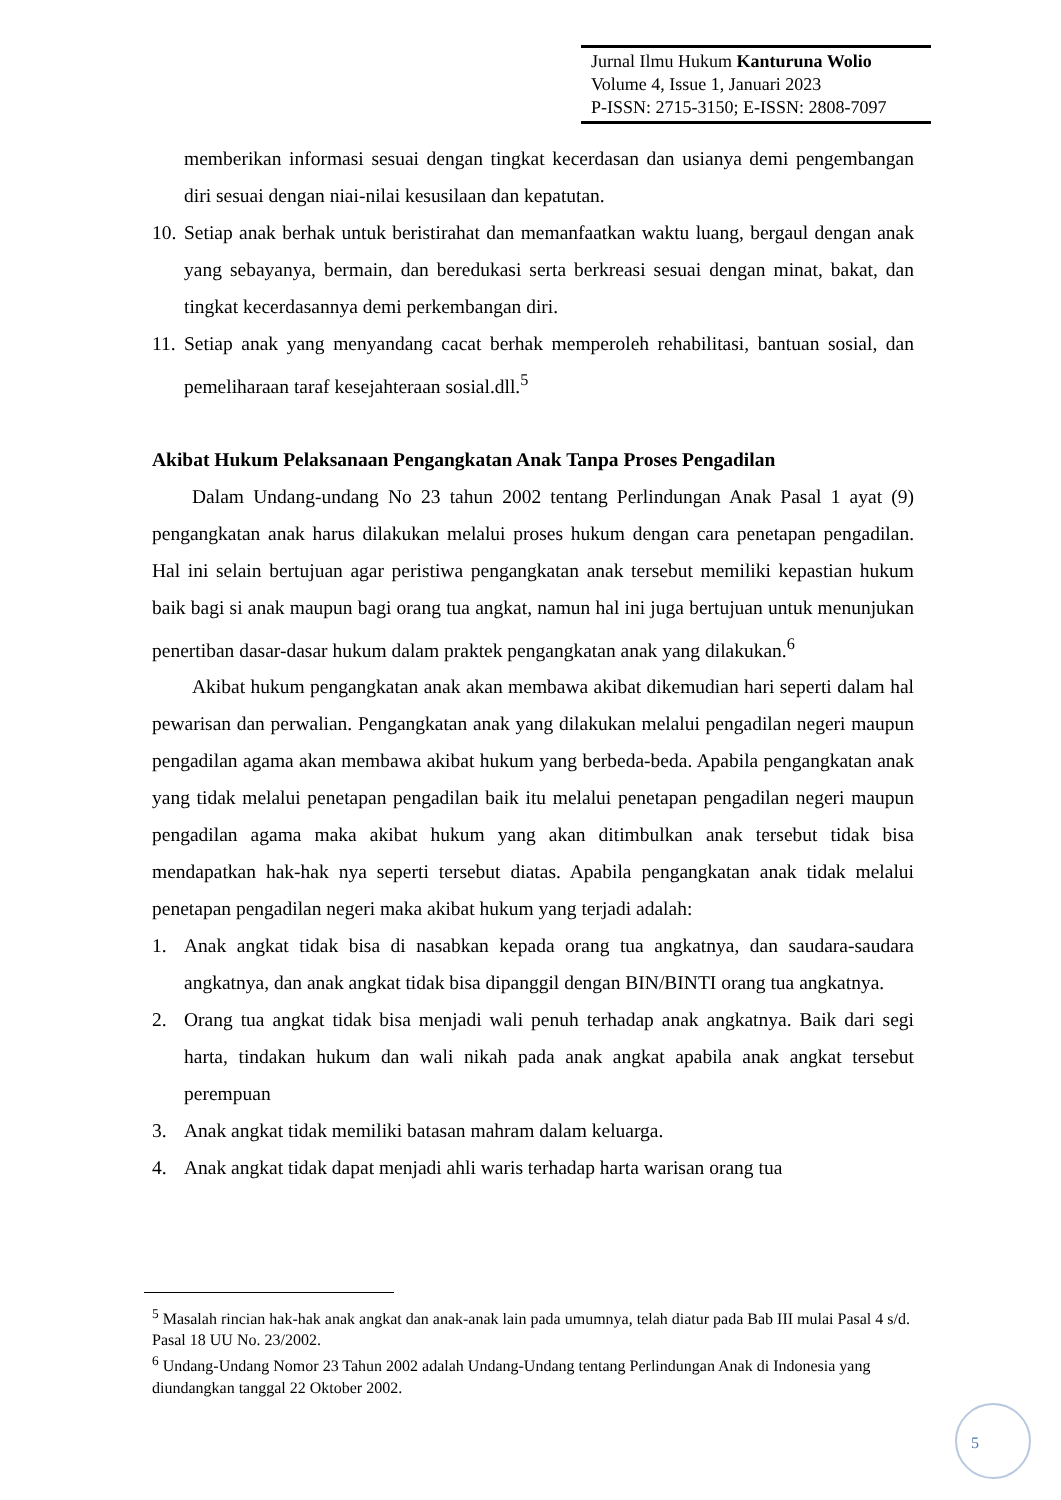Jurnal Ilmu Hukum Kanturuna Wolio
Volume 4, Issue 1, Januari 2023
P-ISSN: 2715-3150; E-ISSN: 2808-7097
memberikan informasi sesuai dengan tingkat kecerdasan dan usianya demi pengembangan diri sesuai dengan niai-nilai kesusilaan dan kepatutan.
10. Setiap anak berhak untuk beristirahat dan memanfaatkan waktu luang, bergaul dengan anak yang sebayanya, bermain, dan beredukasi serta berkreasi sesuai dengan minat, bakat, dan tingkat kecerdasannya demi perkembangan diri.
11. Setiap anak yang menyandang cacat berhak memperoleh rehabilitasi, bantuan sosial, dan pemeliharaan taraf kesejahteraan sosial.dll.<sup>5</sup>
Akibat Hukum Pelaksanaan Pengangkatan Anak Tanpa Proses Pengadilan
Dalam Undang-undang No 23 tahun 2002 tentang Perlindungan Anak Pasal 1 ayat (9) pengangkatan anak harus dilakukan melalui proses hukum dengan cara penetapan pengadilan. Hal ini selain bertujuan agar peristiwa pengangkatan anak tersebut memiliki kepastian hukum baik bagi si anak maupun bagi orang tua angkat, namun hal ini juga bertujuan untuk menunjukan penertiban dasar-dasar hukum dalam praktek pengangkatan anak yang dilakukan.<sup>6</sup>
Akibat hukum pengangkatan anak akan membawa akibat dikemudian hari seperti dalam hal pewarisan dan perwalian. Pengangkatan anak yang dilakukan melalui pengadilan negeri maupun pengadilan agama akan membawa akibat hukum yang berbeda-beda. Apabila pengangkatan anak yang tidak melalui penetapan pengadilan baik itu melalui penetapan pengadilan negeri maupun pengadilan agama maka akibat hukum yang akan ditimbulkan anak tersebut tidak bisa mendapatkan hak-hak nya seperti tersebut diatas. Apabila pengangkatan anak tidak melalui penetapan pengadilan negeri maka akibat hukum yang terjadi adalah:
1. Anak angkat tidak bisa di nasabkan kepada orang tua angkatnya, dan saudara-saudara angkatnya, dan anak angkat tidak bisa dipanggil dengan BIN/BINTI orang tua angkatnya.
2. Orang tua angkat tidak bisa menjadi wali penuh terhadap anak angkatnya. Baik dari segi harta, tindakan hukum dan wali nikah pada anak angkat apabila anak angkat tersebut perempuan
3. Anak angkat tidak memiliki batasan mahram dalam keluarga.
4. Anak angkat tidak dapat menjadi ahli waris terhadap harta warisan orang tua
<sup>5</sup> Masalah rincian hak-hak anak angkat dan anak-anak lain pada umumnya, telah diatur pada Bab III mulai Pasal 4 s/d. Pasal 18 UU No. 23/2002.
<sup>6</sup> Undang-Undang Nomor 23 Tahun 2002 adalah Undang-Undang tentang Perlindungan Anak di Indonesia yang diundangkan tanggal 22 Oktober 2002.
5